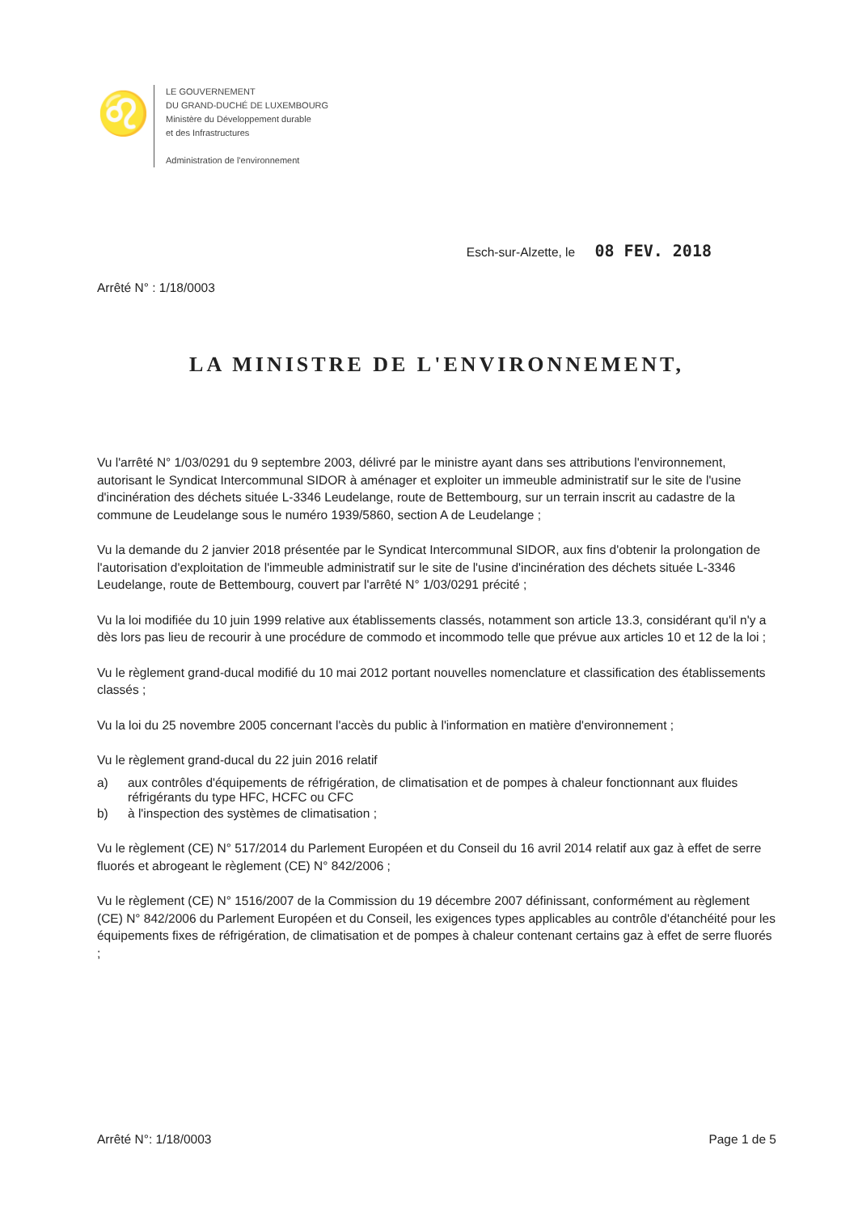♌
LE GOUVERNEMENT
DU GRAND-DUCHÉ DE LUXEMBOURG
Ministère du Développement durable
et des Infrastructures
Administration de l'environnement
Esch-sur-Alzette, le 08 FEV. 2018
Arrêté N° : 1/18/0003
LA MINISTRE DE L'ENVIRONNEMENT,
Vu l'arrêté N° 1/03/0291 du 9 septembre 2003, délivré par le ministre ayant dans ses attributions l'environnement, autorisant le Syndicat Intercommunal SIDOR à aménager et exploiter un immeuble administratif sur le site de l'usine d'incinération des déchets située L-3346 Leudelange, route de Bettembourg, sur un terrain inscrit au cadastre de la commune de Leudelange sous le numéro 1939/5860, section A de Leudelange ;
Vu la demande du 2 janvier 2018 présentée par le Syndicat Intercommunal SIDOR, aux fins d'obtenir la prolongation de l'autorisation d'exploitation de l'immeuble administratif sur le site de l'usine d'incinération des déchets située L-3346 Leudelange, route de Bettembourg, couvert par l'arrêté N° 1/03/0291 précité ;
Vu la loi modifiée du 10 juin 1999 relative aux établissements classés, notamment son article 13.3, considérant qu'il n'y a dès lors pas lieu de recourir à une procédure de commodo et incommodo telle que prévue aux articles 10 et 12 de la loi ;
Vu le règlement grand-ducal modifié du 10 mai 2012 portant nouvelles nomenclature et classification des établissements classés ;
Vu la loi du 25 novembre 2005 concernant l'accès du public à l'information en matière d'environnement ;
Vu le règlement grand-ducal du 22 juin 2016 relatif
a) aux contrôles d'équipements de réfrigération, de climatisation et de pompes à chaleur fonctionnant aux fluides réfrigérants du type HFC, HCFC ou CFC
b) à l'inspection des systèmes de climatisation ;
Vu le règlement (CE) N° 517/2014 du Parlement Européen et du Conseil du 16 avril 2014 relatif aux gaz à effet de serre fluorés et abrogeant le règlement (CE) N° 842/2006 ;
Vu le règlement (CE) N° 1516/2007 de la Commission du 19 décembre 2007 définissant, conformément au règlement (CE) N° 842/2006 du Parlement Européen et du Conseil, les exigences types applicables au contrôle d'étanchéité pour les équipements fixes de réfrigération, de climatisation et de pompes à chaleur contenant certains gaz à effet de serre fluorés ;
Arrêté N°: 1/18/0003 Page 1 de 5